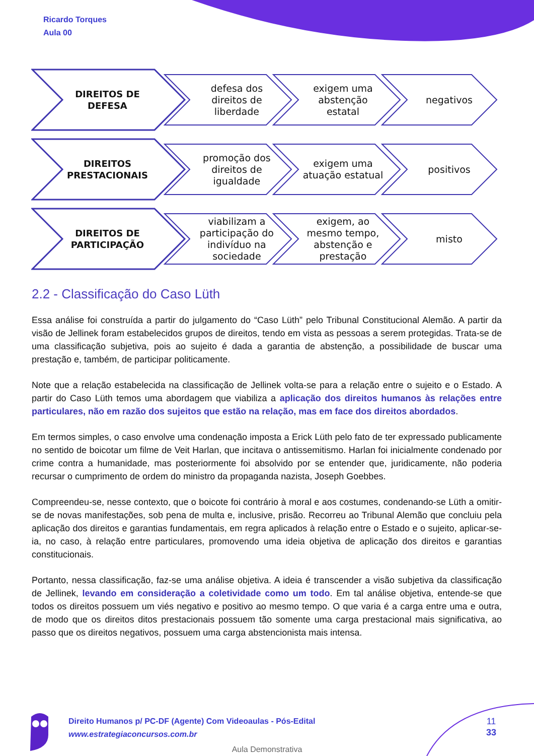Ricardo Torques
Aula 00
DIREITOS DE
DEFESA
defesa dos
direitos de
liberdade
exigem uma
abstenção
estatal
negativos
DIREITOS
PRESTACIONAIS
promoção dos
direitos de
igualdade
exigem uma
atuação estatual
positivos
DIREITOS DE
PARTICIPAÇÃO
viabilizam a
participação do
indivíduo na
sociedade
exigem, ao
mesmo tempo,
abstenção e
prestação
misto
2.2 - Classificação do Caso Lüth
Essa análise foi construída a partir do julgamento do “Caso Lüth” pelo Tribunal Constitucional Alemão. A partir da visão de Jellinek foram estabelecidos grupos de direitos, tendo em vista as pessoas a serem protegidas. Trata-se de uma classificação subjetiva, pois ao sujeito é dada a garantia de abstenção, a possibilidade de buscar uma prestação e, também, de participar politicamente.
Note que a relação estabelecida na classificação de Jellinek volta-se para a relação entre o sujeito e o Estado. A partir do Caso Lüth temos uma abordagem que viabiliza a aplicação dos direitos humanos às relações entre particulares, não em razão dos sujeitos que estão na relação, mas em face dos direitos abordados.
Em termos simples, o caso envolve uma condenação imposta a Erick Lüth pelo fato de ter expressado publicamente no sentido de boicotar um filme de Veit Harlan, que incitava o antissemitismo. Harlan foi inicialmente condenado por crime contra a humanidade, mas posteriormente foi absolvido por se entender que, juridicamente, não poderia recursar o cumprimento de ordem do ministro da propaganda nazista, Joseph Goebbes.
Compreendeu-se, nesse contexto, que o boicote foi contrário à moral e aos costumes, condenando-se Lüth a omitir-se de novas manifestações, sob pena de multa e, inclusive, prisão. Recorreu ao Tribunal Alemão que concluiu pela aplicação dos direitos e garantias fundamentais, em regra aplicados à relação entre o Estado e o sujeito, aplicar-se-ia, no caso, à relação entre particulares, promovendo uma ideia objetiva de aplicação dos direitos e garantias constitucionais.
Portanto, nessa classificação, faz-se uma análise objetiva. A ideia é transcender a visão subjetiva da classificação de Jellinek, levando em consideração a coletividade como um todo. Em tal análise objetiva, entende-se que todos os direitos possuem um viés negativo e positivo ao mesmo tempo. O que varia é a carga entre uma e outra, de modo que os direitos ditos prestacionais possuem tão somente uma carga prestacional mais significativa, ao passo que os direitos negativos, possuem uma carga abstencionista mais intensa.
Direito Humanos p/ PC-DF (Agente) Com Videoaulas - Pós-Edital
www.estrategiaconcursos.com.br
11
33
Aula Demonstrativa